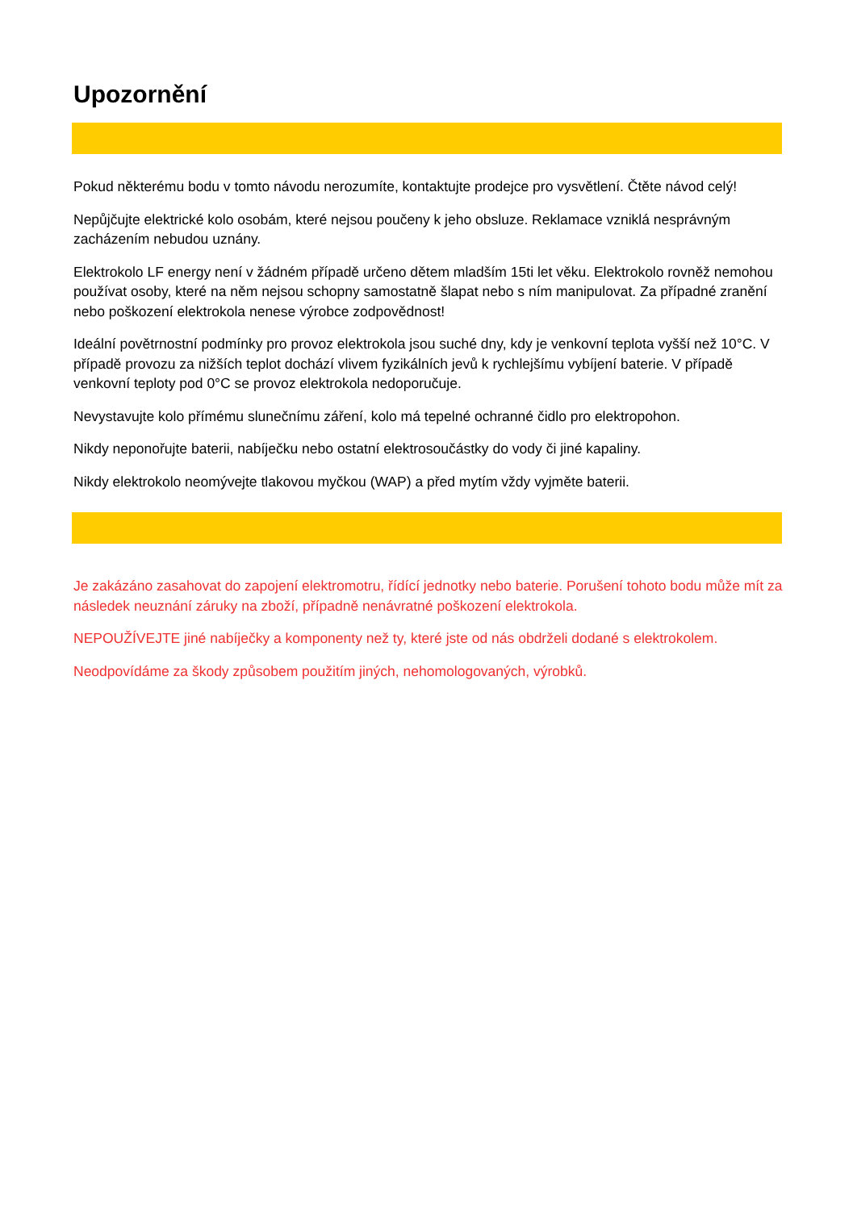Upozornění
Pokud některému bodu v tomto návodu nerozumíte, kontaktujte prodejce pro vysvětlení. Čtěte návod celý!
Nepůjčujte elektrické kolo osobám, které nejsou poučeny k jeho obsluze. Reklamace vzniklá nesprávným zacházením nebudou uznány.
Elektrokolo LF energy není v žádném případě určeno dětem mladším 15ti let věku. Elektrokolo rovněž nemohou používat osoby, které na něm nejsou schopny samostatně šlapat nebo s ním manipulovat. Za případné zranění nebo poškození elektrokola nenese výrobce zodpovědnost!
Ideální povětrnostní podmínky pro provoz elektrokola jsou suché dny, kdy je venkovní teplota vyšší než 10°C. V případě provozu za nižších teplot dochází vlivem fyzikálních jevů k rychlejšímu vybíjení baterie. V případě venkovní teploty pod 0°C se provoz elektrokola nedoporučuje.
Nevystavujte kolo přímému slunečnímu záření, kolo má tepelné ochranné čidlo pro elektropohon.
Nikdy neponořujte baterii, nabíječku nebo ostatní elektrosoučástky do vody či jiné kapaliny.
Nikdy elektrokolo neomývejte tlakovou myčkou (WAP) a před mytím vždy vyjměte baterii.
Je zakázáno zasahovat do zapojení elektromotru, řídící jednotky nebo baterie. Porušení tohoto bodu může mít za následek neuznání záruky na zboží, případně nenávratné poškození elektrokola.
NEPOUŽÍVEJTE jiné nabíječky a komponenty než ty, které jste od nás obdrželi dodané s elektrokolem.
Neodpovídáme za škody způsobem použitím jiných, nehomologovaných, výrobků.